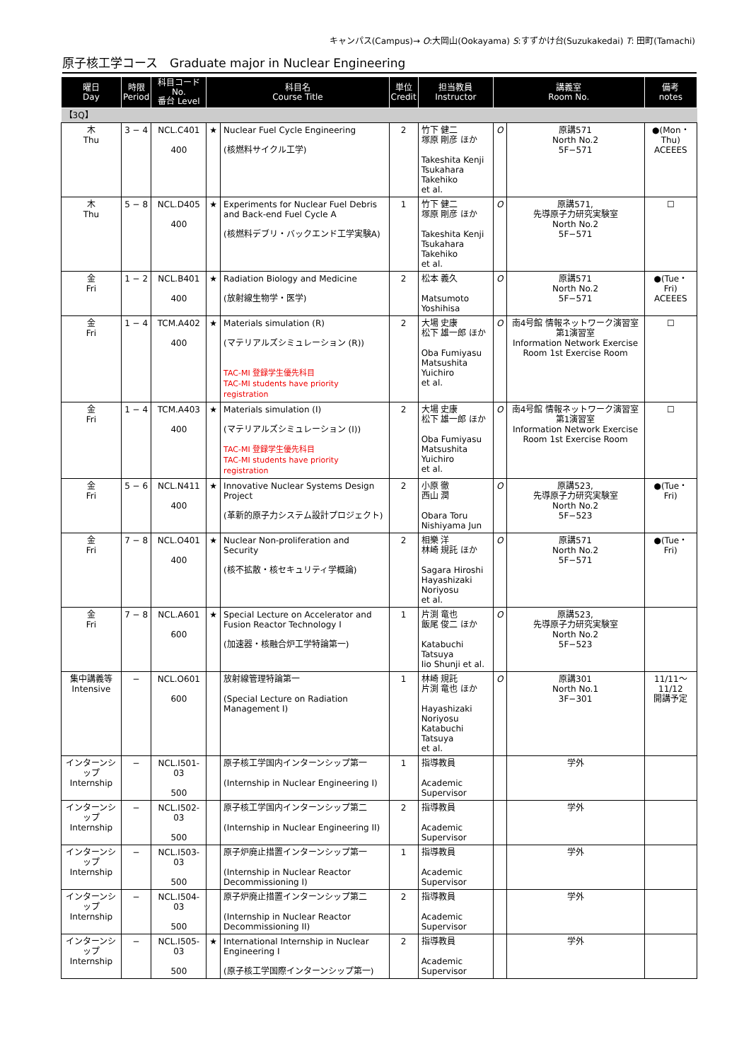キャンパス(Campus)→ O:大岡山(Ookayama) S:すずかけ台(Suzukakedai) T: 田町(Tamachi)
原子核工学コース　Graduate major in Nuclear Engineering
| 曜日 Day | 時限 Period | 科目コード No. 番台 Level | 科目名 Course Title | | 単位 Credit | 担当教員 Instructor | 講義室 Room No. | | 備考 notes |
| --- | --- | --- | --- | --- | --- | --- | --- | --- | --- |
| 【3Q】 | | | | | | | | | |
| 木 Thu | 3 − 4 | NCL.C401 400 | ★ | Nuclear Fuel Cycle Engineering (核燃料サイクル工学) | 2 | 竹下 健二 塚原 剛彦 ほか Takeshita Kenji Tsukahara Takehiko et al. | O | 原講571 North No.2 5F−571 | ●(Mon・Thu) ACEEES |
| 木 Thu | 5 − 8 | NCL.D405 400 | ★ | Experiments for Nuclear Fuel Debris and Back-end Fuel Cycle A (核燃料デブリ・バックエンド工学実験A) | 1 | 竹下 健二 塚原 剛彦 ほか Takeshita Kenji Tsukahara Takehiko et al. | O | 原講571, 先導原子力研究実験室 North No.2 5F−571 | ☐ |
| 金 Fri | 1 − 2 | NCL.B401 400 | ★ | Radiation Biology and Medicine (放射線生物学・医学) | 2 | 松本 義久 Matsumoto Yoshihisa | O | 原講571 North No.2 5F−571 | ●(Tue・Fri) ACEEES |
| 金 Fri | 1 − 4 | TCM.A402 400 | ★ | Materials simulation (R) (マテリアルズシミュレーション (R)) TAC-MI 登録学生優先科目 TAC-MI students have priority registration | 2 | 大場 史康 松下 雄一郎 ほか Oba Fumiyasu Matsushita Yuichiro et al. | O | 南4号館 情報ネットワーク演習室 第1演習室 Information Network Exercise Room 1st Exercise Room | ☐ |
| 金 Fri | 1 − 4 | TCM.A403 400 | ★ | Materials simulation (I) (マテリアルズシミュレーション (I)) TAC-MI 登録学生優先科目 TAC-MI students have priority registration | 2 | 大場 史康 松下 雄一郎 ほか Oba Fumiyasu Matsushita Yuichiro et al. | O | 南4号館 情報ネットワーク演習室 第1演習室 Information Network Exercise Room 1st Exercise Room | ☐ |
| 金 Fri | 5 − 6 | NCL.N411 400 | ★ | Innovative Nuclear Systems Design Project (革新的原子力システム設計プロジェクト) | 2 | 小原 徹 西山 潤 Obara Toru Nishiyama Jun | O | 原講523, 先導原子力研究実験室 North No.2 5F−523 | ●(Tue・Fri) |
| 金 Fri | 7 − 8 | NCL.O401 400 | ★ | Nuclear Non-proliferation and Security (核不拡散・核セキュリティ学概論) | 2 | 相樂 洋 林崎 規託 ほか Sagara Hiroshi Hayashizaki Noriyosu et al. | O | 原講571 North No.2 5F−571 | ●(Tue・Fri) |
| 金 Fri | 7 − 8 | NCL.A601 600 | ★ | Special Lecture on Accelerator and Fusion Reactor Technology I (加速器・核融合炉工学特論第一) | 1 | 片渕 竜也 飯尾 俊二 ほか Katabuchi Tatsuya Iio Shunji et al. | O | 原講523, 先導原子力研究実験室 North No.2 5F−523 | |
| 集中講義等 Intensive | − | NCL.O601 600 | | 放射線管理特論第一 (Special Lecture on Radiation Management I) | 1 | 林崎 規託 片渕 竜也 ほか Hayashizaki Noriyosu Katabuchi Tatsuya et al. | O | 原講301 North No.1 3F−301 | 11/11〜11/12 開講予定 |
| インターンシップ Internship | − | NCL.I501-03 500 | | 原子核工学国内インターンシップ第一 (Internship in Nuclear Engineering I) | 1 | 指導教員 Academic Supervisor | | 学外 | |
| インターンシップ Internship | − | NCL.I502-03 500 | | 原子核工学国内インターンシップ第二 (Internship in Nuclear Engineering II) | 2 | 指導教員 Academic Supervisor | | 学外 | |
| インターンシップ Internship | − | NCL.I503-03 500 | | 原子炉廃止措置インターンシップ第一 (Internship in Nuclear Reactor Decommissioning I) | 1 | 指導教員 Academic Supervisor | | 学外 | |
| インターンシップ Internship | − | NCL.I504-03 500 | | 原子炉廃止措置インターンシップ第二 (Internship in Nuclear Reactor Decommissioning II) | 2 | 指導教員 Academic Supervisor | | 学外 | |
| インターンシップ Internship | − | NCL.I505-03 500 | ★ | International Internship in Nuclear Engineering I (原子核工学国際インターンシップ第一) | 2 | 指導教員 Academic Supervisor | | 学外 | |